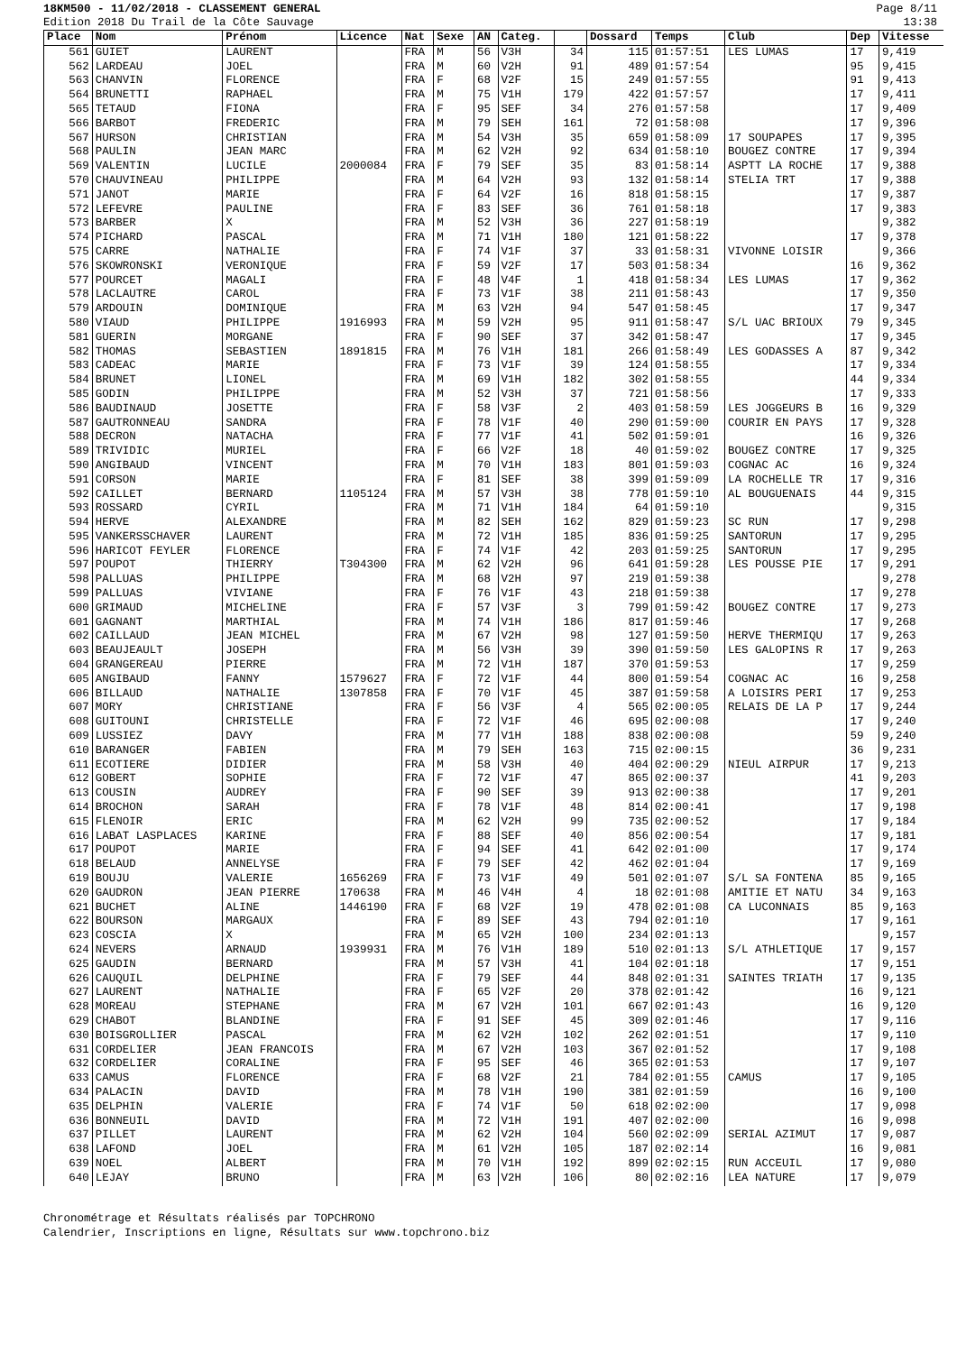18KM500 - 11/02/2018 - CLASSEMENT GENERAL
Edition 2018 Du Trail de la Côte Sauvage
Page 8/11
13:38
| Place | Nom | Prénom | Licence | Nat | Sexe | AN | Categ. | | Dossard | Temps | Club | Dep | Vitesse |
| --- | --- | --- | --- | --- | --- | --- | --- | --- | --- | --- | --- | --- | --- |
| 561 | GUIET | LAURENT | | FRA | M | 56 | V3H | 34 | 115 | 01:57:51 | LES LUMAS | 17 | 9,419 |
| 562 | LARDEAU | JOEL | | FRA | M | 60 | V2H | 91 | 489 | 01:57:54 | | 95 | 9,415 |
| 563 | CHANVIN | FLORENCE | | FRA | F | 68 | V2F | 15 | 249 | 01:57:55 | | 91 | 9,413 |
| 564 | BRUNETTI | RAPHAEL | | FRA | M | 75 | V1H | 179 | 422 | 01:57:57 | | 17 | 9,411 |
| 565 | TETAUD | FIONA | | FRA | F | 95 | SEF | 34 | 276 | 01:57:58 | | 17 | 9,409 |
| 566 | BARBOT | FREDERIC | | FRA | M | 79 | SEH | 161 | 72 | 01:58:08 | | 17 | 9,396 |
| 567 | HURSON | CHRISTIAN | | FRA | M | 54 | V3H | 35 | 659 | 01:58:09 | 17 SOUPAPES | 17 | 9,395 |
| 568 | PAULIN | JEAN MARC | | FRA | M | 62 | V2H | 92 | 634 | 01:58:10 | BOUGEZ CONTRE | 17 | 9,394 |
| 569 | VALENTIN | LUCILE | 2000084 | FRA | F | 79 | SEF | 35 | 83 | 01:58:14 | ASPTT LA ROCHE | 17 | 9,388 |
| 570 | CHAUVINEAU | PHILIPPE | | FRA | M | 64 | V2H | 93 | 132 | 01:58:14 | STELIA TRT | 17 | 9,388 |
| 571 | JANOT | MARIE | | FRA | F | 64 | V2F | 16 | 818 | 01:58:15 | | 17 | 9,387 |
| 572 | LEFEVRE | PAULINE | | FRA | F | 83 | SEF | 36 | 761 | 01:58:18 | | 17 | 9,383 |
| 573 | BARBER | X | | FRA | M | 52 | V3H | 36 | 227 | 01:58:19 | | | 9,382 |
| 574 | PICHARD | PASCAL | | FRA | M | 71 | V1H | 180 | 121 | 01:58:22 | | 17 | 9,378 |
| 575 | CARRE | NATHALIE | | FRA | F | 74 | V1F | 37 | 33 | 01:58:31 | VIVONNE LOISIR | | 9,366 |
| 576 | SKOWRONSKI | VERONIQUE | | FRA | F | 59 | V2F | 17 | 503 | 01:58:34 | | 16 | 9,362 |
| 577 | POURCET | MAGALI | | FRA | F | 48 | V4F | 1 | 418 | 01:58:34 | LES LUMAS | 17 | 9,362 |
| 578 | LACLAUTRE | CAROL | | FRA | F | 73 | V1F | 38 | 211 | 01:58:43 | | 17 | 9,350 |
| 579 | ARDOUIN | DOMINIQUE | | FRA | M | 63 | V2H | 94 | 547 | 01:58:45 | | 17 | 9,347 |
| 580 | VIAUD | PHILIPPE | 1916993 | FRA | M | 59 | V2H | 95 | 911 | 01:58:47 | S/L UAC BRIOUX | 79 | 9,345 |
| 581 | GUERIN | MORGANE | | FRA | F | 90 | SEF | 37 | 342 | 01:58:47 | | 17 | 9,345 |
| 582 | THOMAS | SEBASTIEN | 1891815 | FRA | M | 76 | V1H | 181 | 266 | 01:58:49 | LES GODASSES A | 87 | 9,342 |
| 583 | CADEAC | MARIE | | FRA | F | 73 | V1F | 39 | 124 | 01:58:55 | | 17 | 9,334 |
| 584 | BRUNET | LIONEL | | FRA | M | 69 | V1H | 182 | 302 | 01:58:55 | | 44 | 9,334 |
| 585 | GODIN | PHILIPPE | | FRA | M | 52 | V3H | 37 | 721 | 01:58:56 | | 17 | 9,333 |
| 586 | BAUDINAUD | JOSETTE | | FRA | F | 58 | V3F | 2 | 403 | 01:58:59 | LES JOGGEURS B | 16 | 9,329 |
| 587 | GAUTRONNEAU | SANDRA | | FRA | F | 78 | V1F | 40 | 290 | 01:59:00 | COURIR EN PAYS | 17 | 9,328 |
| 588 | DECRON | NATACHA | | FRA | F | 77 | V1F | 41 | 502 | 01:59:01 | | 16 | 9,326 |
| 589 | TRIVIDIC | MURIEL | | FRA | F | 66 | V2F | 18 | 40 | 01:59:02 | BOUGEZ CONTRE | 17 | 9,325 |
| 590 | ANGIBAUD | VINCENT | | FRA | M | 70 | V1H | 183 | 801 | 01:59:03 | COGNAC AC | 16 | 9,324 |
| 591 | CORSON | MARIE | | FRA | F | 81 | SEF | 38 | 399 | 01:59:09 | LA ROCHELLE TR | 17 | 9,316 |
| 592 | CAILLET | BERNARD | 1105124 | FRA | M | 57 | V3H | 38 | 778 | 01:59:10 | AL BOUGUENAIS | 44 | 9,315 |
| 593 | ROSSARD | CYRIL | | FRA | M | 71 | V1H | 184 | 64 | 01:59:10 | | | 9,315 |
| 594 | HERVE | ALEXANDRE | | FRA | M | 82 | SEH | 162 | 829 | 01:59:23 | SC RUN | 17 | 9,298 |
| 595 | VANKERSSCHAVER | LAURENT | | FRA | M | 72 | V1H | 185 | 836 | 01:59:25 | SANTORUN | 17 | 9,295 |
| 596 | HARICOT FEYLER | FLORENCE | | FRA | F | 74 | V1F | 42 | 203 | 01:59:25 | SANTORUN | 17 | 9,295 |
| 597 | POUPOT | THIERRY | T304300 | FRA | M | 62 | V2H | 96 | 641 | 01:59:28 | LES POUSSE PIE | 17 | 9,291 |
| 598 | PALLUAS | PHILIPPE | | FRA | M | 68 | V2H | 97 | 219 | 01:59:38 | | | 9,278 |
| 599 | PALLUAS | VIVIANE | | FRA | F | 76 | V1F | 43 | 218 | 01:59:38 | | 17 | 9,278 |
| 600 | GRIMAUD | MICHELINE | | FRA | F | 57 | V3F | 3 | 799 | 01:59:42 | BOUGEZ CONTRE | 17 | 9,273 |
| 601 | GAGNANT | MARTHIAL | | FRA | M | 74 | V1H | 186 | 817 | 01:59:46 | | 17 | 9,268 |
| 602 | CAILLAUD | JEAN MICHEL | | FRA | M | 67 | V2H | 98 | 127 | 01:59:50 | HERVE THERMIQU | 17 | 9,263 |
| 603 | BEAUJEAULT | JOSEPH | | FRA | M | 56 | V3H | 39 | 390 | 01:59:50 | LES GALOPINS R | 17 | 9,263 |
| 604 | GRANGEREAU | PIERRE | | FRA | M | 72 | V1H | 187 | 370 | 01:59:53 | | 17 | 9,259 |
| 605 | ANGIBAUD | FANNY | 1579627 | FRA | F | 72 | V1F | 44 | 800 | 01:59:54 | COGNAC AC | 16 | 9,258 |
| 606 | BILLAUD | NATHALIE | 1307858 | FRA | F | 70 | V1F | 45 | 387 | 01:59:58 | A LOISIRS PERI | 17 | 9,253 |
| 607 | MORY | CHRISTIANE | | FRA | F | 56 | V3F | 4 | 565 | 02:00:05 | RELAIS DE LA P | 17 | 9,244 |
| 608 | GUITOUNI | CHRISTELLE | | FRA | F | 72 | V1F | 46 | 695 | 02:00:08 | | 17 | 9,240 |
| 609 | LUSSIEZ | DAVY | | FRA | M | 77 | V1H | 188 | 838 | 02:00:08 | | 59 | 9,240 |
| 610 | BARANGER | FABIEN | | FRA | M | 79 | SEH | 163 | 715 | 02:00:15 | | 36 | 9,231 |
| 611 | ECOTIERE | DIDIER | | FRA | M | 58 | V3H | 40 | 404 | 02:00:29 | NIEUL AIRPUR | 17 | 9,213 |
| 612 | GOBERT | SOPHIE | | FRA | F | 72 | V1F | 47 | 865 | 02:00:37 | | 41 | 9,203 |
| 613 | COUSIN | AUDREY | | FRA | F | 90 | SEF | 39 | 913 | 02:00:38 | | 17 | 9,201 |
| 614 | BROCHON | SARAH | | FRA | F | 78 | V1F | 48 | 814 | 02:00:41 | | 17 | 9,198 |
| 615 | FLENOIR | ERIC | | FRA | M | 62 | V2H | 99 | 735 | 02:00:52 | | 17 | 9,184 |
| 616 | LABAT LASPLACES | KARINE | | FRA | F | 88 | SEF | 40 | 856 | 02:00:54 | | 17 | 9,181 |
| 617 | POUPOT | MARIE | | FRA | F | 94 | SEF | 41 | 642 | 02:01:00 | | 17 | 9,174 |
| 618 | BELAUD | ANNELYSE | | FRA | F | 79 | SEF | 42 | 462 | 02:01:04 | | 17 | 9,169 |
| 619 | BOUJU | VALERIE | 1656269 | FRA | F | 73 | V1F | 49 | 501 | 02:01:07 | S/L SA FONTENA | 85 | 9,165 |
| 620 | GAUDRON | JEAN PIERRE | 170638 | FRA | M | 46 | V4H | 4 | 18 | 02:01:08 | AMITIE ET NATU | 34 | 9,163 |
| 621 | BUCHET | ALINE | 1446190 | FRA | F | 68 | V2F | 19 | 478 | 02:01:08 | CA LUCONNAIS | 85 | 9,163 |
| 622 | BOURSON | MARGAUX | | FRA | F | 89 | SEF | 43 | 794 | 02:01:10 | | 17 | 9,161 |
| 623 | COSCIA | X | | FRA | M | 65 | V2H | 100 | 234 | 02:01:13 | | | 9,157 |
| 624 | NEVERS | ARNAUD | 1939931 | FRA | M | 76 | V1H | 189 | 510 | 02:01:13 | S/L ATHLETIQUE | 17 | 9,157 |
| 625 | GAUDIN | BERNARD | | FRA | M | 57 | V3H | 41 | 104 | 02:01:18 | | 17 | 9,151 |
| 626 | CAUQUIL | DELPHINE | | FRA | F | 79 | SEF | 44 | 848 | 02:01:31 | SAINTES TRIATH | 17 | 9,135 |
| 627 | LAURENT | NATHALIE | | FRA | F | 65 | V2F | 20 | 378 | 02:01:42 | | 16 | 9,121 |
| 628 | MOREAU | STEPHANE | | FRA | M | 67 | V2H | 101 | 667 | 02:01:43 | | 16 | 9,120 |
| 629 | CHABOT | BLANDINE | | FRA | F | 91 | SEF | 45 | 309 | 02:01:46 | | 17 | 9,116 |
| 630 | BOISGROLLIER | PASCAL | | FRA | M | 62 | V2H | 102 | 262 | 02:01:51 | | 17 | 9,110 |
| 631 | CORDELIER | JEAN FRANCOIS | | FRA | M | 67 | V2H | 103 | 367 | 02:01:52 | | 17 | 9,108 |
| 632 | CORDELIER | CORALINE | | FRA | F | 95 | SEF | 46 | 365 | 02:01:53 | | 17 | 9,107 |
| 633 | CAMUS | FLORENCE | | FRA | F | 68 | V2F | 21 | 784 | 02:01:55 | CAMUS | 17 | 9,105 |
| 634 | PALACIN | DAVID | | FRA | M | 78 | V1H | 190 | 381 | 02:01:59 | | 16 | 9,100 |
| 635 | DELPHIN | VALERIE | | FRA | F | 74 | V1F | 50 | 618 | 02:02:00 | | 17 | 9,098 |
| 636 | BONNEUIL | DAVID | | FRA | M | 72 | V1H | 191 | 407 | 02:02:00 | | 16 | 9,098 |
| 637 | PILLET | LAURENT | | FRA | M | 62 | V2H | 104 | 560 | 02:02:09 | SERIAL AZIMUT | 17 | 9,087 |
| 638 | LAFOND | JOEL | | FRA | M | 61 | V2H | 105 | 187 | 02:02:14 | | 16 | 9,081 |
| 639 | NOEL | ALBERT | | FRA | M | 70 | V1H | 192 | 899 | 02:02:15 | RUN ACCEUIL | 17 | 9,080 |
| 640 | LEJAY | BRUNO | | FRA | M | 63 | V2H | 106 | 80 | 02:02:16 | LEA NATURE | 17 | 9,079 |
Chronométrage et Résultats réalisés par TOPCHRONO
Calendrier, Inscriptions en ligne, Résultats sur www.topchrono.biz